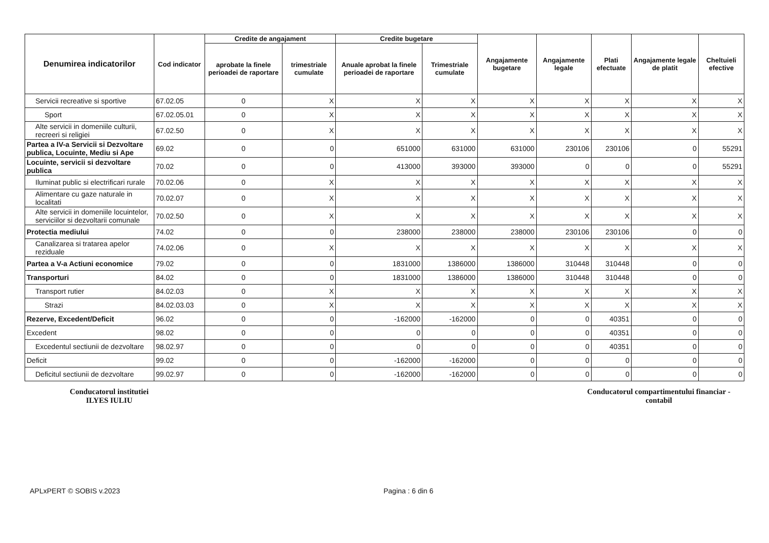| Denumirea indicatorilor | Cod indicator | Credite de angajament | | Credite bugetare | | Angajamente bugetare | Angajamente legale | Plati efectuate | Angajamente legale de platit | Cheltuieli efective |
| --- | --- | --- | --- | --- | --- | --- | --- | --- | --- | --- |
| | | aprobate la finele perioadei de raportare | trimestriale cumulate | Anuale aprobat la finele perioadei de raportare | Trimestriale cumulate | | | | | |
| Servicii recreative si sportive | 67.02.05 | 0 | X | X | X | X | X | X | X | X |
| Sport | 67.02.05.01 | 0 | X | X | X | X | X | X | X | X |
| Alte servicii in domeniile culturii, recreeri si religiei | 67.02.50 | 0 | X | X | X | X | X | X | X | X |
| Partea a IV-a Servicii si Dezvoltare publica, Locuinte, Mediu si Ape | 69.02 | 0 | 0 | 651000 | 631000 | 631000 | 230106 | 230106 | 0 | 55291 |
| Locuinte, servicii si dezvoltare publica | 70.02 | 0 | 0 | 413000 | 393000 | 393000 | 0 | 0 | 0 | 55291 |
| Iluminat public si electrificari rurale | 70.02.06 | 0 | X | X | X | X | X | X | X | X |
| Alimentare cu gaze naturale in localitati | 70.02.07 | 0 | X | X | X | X | X | X | X | X |
| Alte servicii in domeniile locuintelor, serviciilor si dezvoltarii comunale | 70.02.50 | 0 | X | X | X | X | X | X | X | X |
| Protectia mediului | 74.02 | 0 | 0 | 238000 | 238000 | 238000 | 230106 | 230106 | 0 | 0 |
| Canalizarea si tratarea apelor reziduale | 74.02.06 | 0 | X | X | X | X | X | X | X | X |
| Partea a V-a Actiuni economice | 79.02 | 0 | 0 | 1831000 | 1386000 | 1386000 | 310448 | 310448 | 0 | 0 |
| Transporturi | 84.02 | 0 | 0 | 1831000 | 1386000 | 1386000 | 310448 | 310448 | 0 | 0 |
| Transport rutier | 84.02.03 | 0 | X | X | X | X | X | X | X | X |
| Strazi | 84.02.03.03 | 0 | X | X | X | X | X | X | X | X |
| Rezerve, Excedent/Deficit | 96.02 | 0 | 0 | -162000 | -162000 | 0 | 0 | 40351 | 0 | 0 |
| Excedent | 98.02 | 0 | 0 | 0 | 0 | 0 | 0 | 40351 | 0 | 0 |
| Excedentul sectiunii de dezvoltare | 98.02.97 | 0 | 0 | 0 | 0 | 0 | 0 | 40351 | 0 | 0 |
| Deficit | 99.02 | 0 | 0 | -162000 | -162000 | 0 | 0 | 0 | 0 | 0 |
| Deficitul sectiunii de dezvoltare | 99.02.97 | 0 | 0 | -162000 | -162000 | 0 | 0 | 0 | 0 | 0 |
Conducatorul institutiei
ILYES IULIU
Conducatorul compartimentului financiar - contabil
APLxPERT © SOBIS v.2023 Pagina : 6 din 6